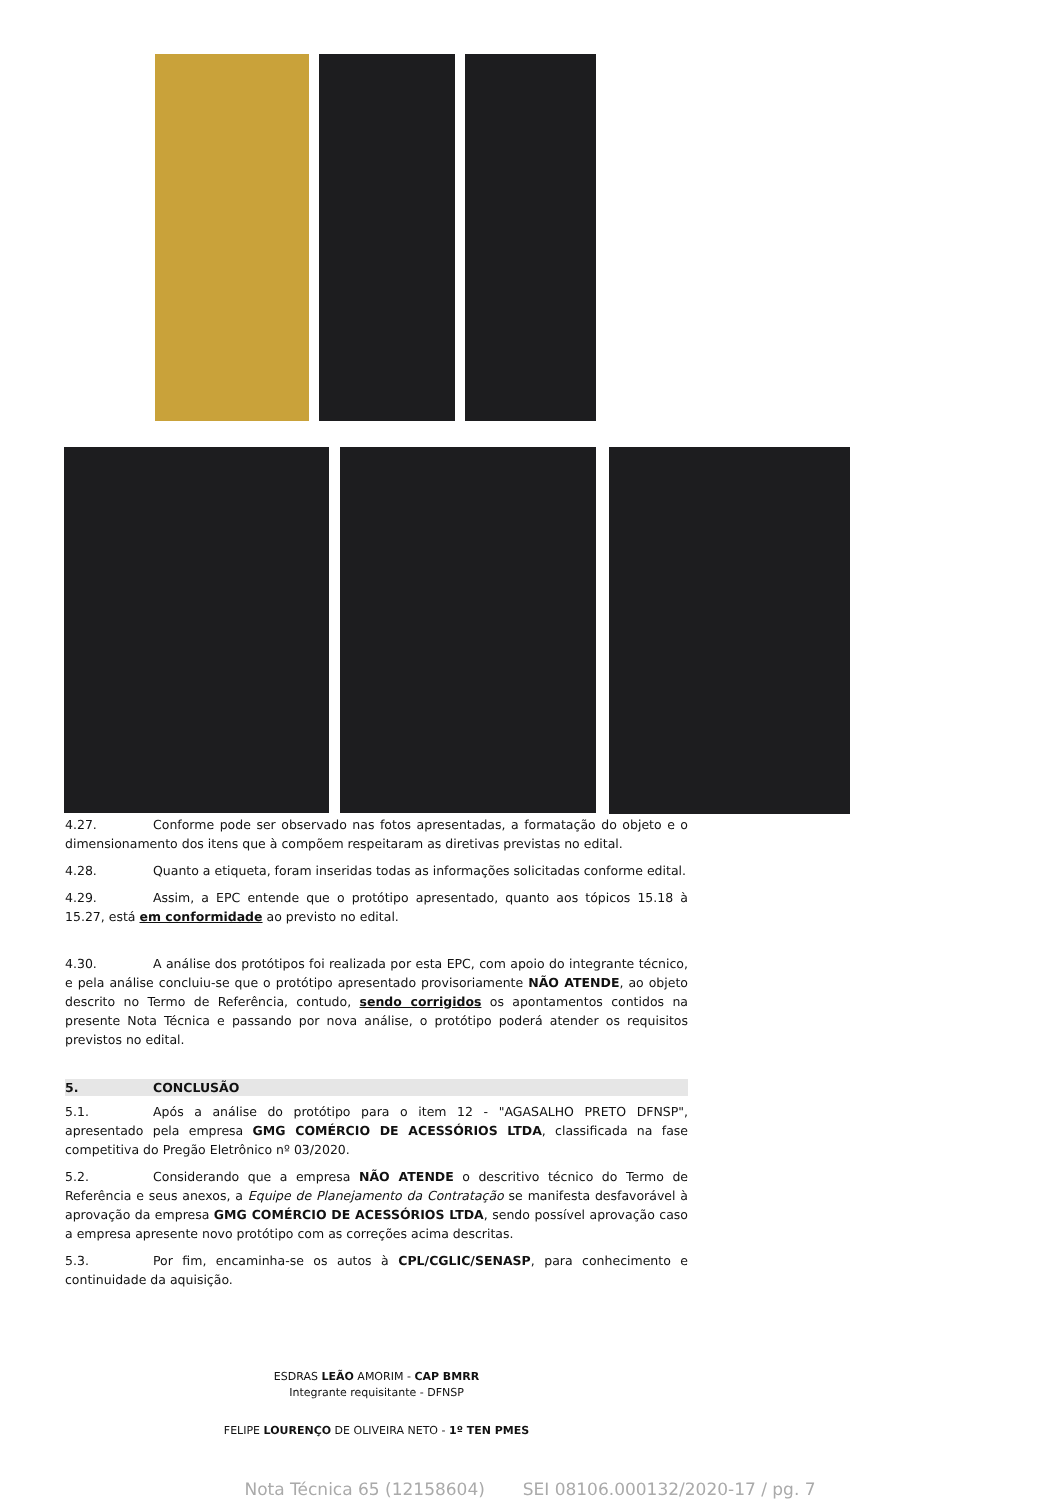4.27. Conforme pode ser observado nas fotos apresentadas, a formatação do objeto e o dimensionamento dos itens que à compõem respeitaram as diretivas previstas no edital.
4.28. Quanto a etiqueta, foram inseridas todas as informações solicitadas conforme edital.
4.29. Assim, a EPC entende que o protótipo apresentado, quanto aos tópicos 15.18 à 15.27, está em conformidade ao previsto no edital.
4.30. A análise dos protótipos foi realizada por esta EPC, com apoio do integrante técnico, e pela análise concluiu-se que o protótipo apresentado provisoriamente NÃO ATENDE, ao objeto descrito no Termo de Referência, contudo, sendo corrigidos os apontamentos contidos na presente Nota Técnica e passando por nova análise, o protótipo poderá atender os requisitos previstos no edital.
5. CONCLUSÃO
5.1. Após a análise do protótipo para o item 12 - "AGASALHO PRETO DFNSP", apresentado pela empresa GMG COMÉRCIO DE ACESSÓRIOS LTDA, classificada na fase competitiva do Pregão Eletrônico nº 03/2020.
5.2. Considerando que a empresa NÃO ATENDE o descritivo técnico do Termo de Referência e seus anexos, a Equipe de Planejamento da Contratação se manifesta desfavorável à aprovação da empresa GMG COMÉRCIO DE ACESSÓRIOS LTDA, sendo possível aprovação caso a empresa apresente novo protótipo com as correções acima descritas.
5.3. Por fim, encaminha-se os autos à CPL/CGLIC/SENASP, para conhecimento e continuidade da aquisição.
ESDRAS LEÃO AMORIM - CAP BMRR
Integrante requisitante - DFNSP
FELIPE LOURENÇO DE OLIVEIRA NETO - 1º TEN PMES
Nota Técnica 65 (12158604) SEI 08106.000132/2020-17 / pg. 7